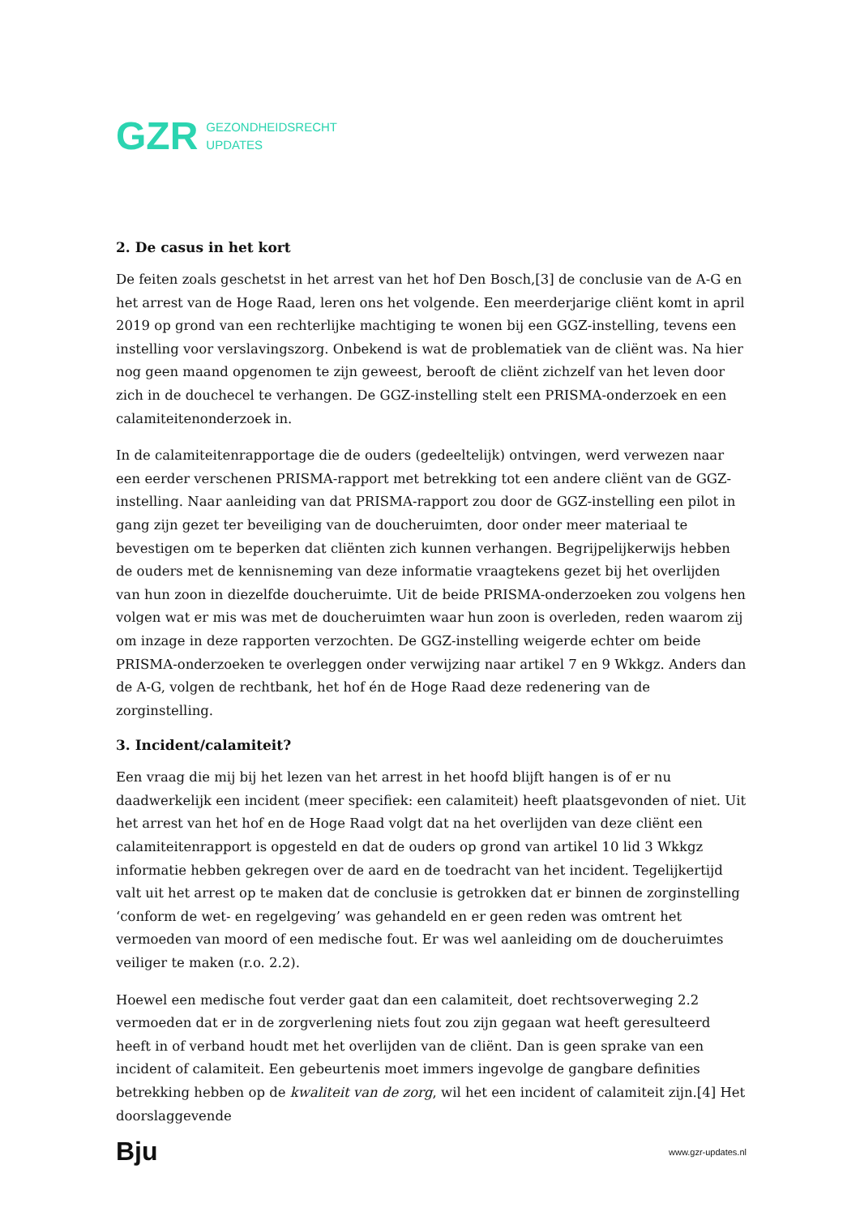GZR
GEZONDHEIDSRECHT
UPDATES
2. De casus in het kort
De feiten zoals geschetst in het arrest van het hof Den Bosch,[3] de conclusie van de A-G en het arrest van de Hoge Raad, leren ons het volgende. Een meerderjarige cliënt komt in april 2019 op grond van een rechterlijke machtiging te wonen bij een GGZ-instelling, tevens een instelling voor verslavingszorg. Onbekend is wat de problematiek van de cliënt was. Na hier nog geen maand opgenomen te zijn geweest, berooft de cliënt zichzelf van het leven door zich in de douchecel te verhangen. De GGZ-instelling stelt een PRISMA-onderzoek en een calamiteitenonderzoek in.
In de calamiteitenrapportage die de ouders (gedeeltelijk) ontvingen, werd verwezen naar een eerder verschenen PRISMA-rapport met betrekking tot een andere cliënt van de GGZ-instelling. Naar aanleiding van dat PRISMA-rapport zou door de GGZ-instelling een pilot in gang zijn gezet ter beveiliging van de doucheruimten, door onder meer materiaal te bevestigen om te beperken dat cliënten zich kunnen verhangen. Begrijpelijkerwijs hebben de ouders met de kennisneming van deze informatie vraagtekens gezet bij het overlijden van hun zoon in diezelfde doucheruimte. Uit de beide PRISMA-onderzoeken zou volgens hen volgen wat er mis was met de doucheruimten waar hun zoon is overleden, reden waarom zij om inzage in deze rapporten verzochten. De GGZ-instelling weigerde echter om beide PRISMA-onderzoeken te overleggen onder verwijzing naar artikel 7 en 9 Wkkgz. Anders dan de A-G, volgen de rechtbank, het hof én de Hoge Raad deze redenering van de zorginstelling.
3. Incident/calamiteit?
Een vraag die mij bij het lezen van het arrest in het hoofd blijft hangen is of er nu daadwerkelijk een incident (meer specifiek: een calamiteit) heeft plaatsgevonden of niet. Uit het arrest van het hof en de Hoge Raad volgt dat na het overlijden van deze cliënt een calamiteitenrapport is opgesteld en dat de ouders op grond van artikel 10 lid 3 Wkkgz informatie hebben gekregen over de aard en de toedracht van het incident. Tegelijkertijd valt uit het arrest op te maken dat de conclusie is getrokken dat er binnen de zorginstelling ‘conform de wet- en regelgeving’ was gehandeld en er geen reden was omtrent het vermoeden van moord of een medische fout. Er was wel aanleiding om de doucheruimtes veiliger te maken (r.o. 2.2).
Hoewel een medische fout verder gaat dan een calamiteit, doet rechtsoverweging 2.2 vermoeden dat er in de zorgverlening niets fout zou zijn gegaan wat heeft geresulteerd heeft in of verband houdt met het overlijden van de cliënt. Dan is geen sprake van een incident of calamiteit. Een gebeurtenis moet immers ingevolge de gangbare definities betrekking hebben op de kwaliteit van de zorg, wil het een incident of calamiteit zijn.[4] Het doorslaggevende
Bju www.gzr-updates.nl